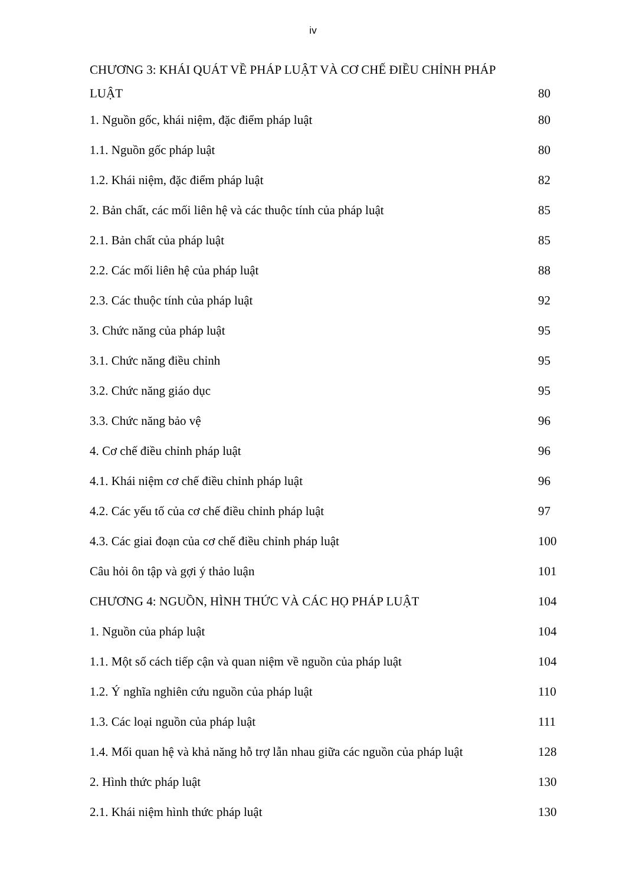iv
CHƯƠNG 3: KHÁI QUÁT VỀ PHÁP LUẬT VÀ CƠ CHẾ ĐIỀU CHỈNH PHÁP
LUẬT 80
1. Nguồn gốc, khái niệm, đặc điểm pháp luật 80
1.1. Nguồn gốc pháp luật 80
1.2. Khái niệm, đặc điểm pháp luật 82
2. Bản chất, các mối liên hệ và các thuộc tính của pháp luật 85
2.1. Bản chất của pháp luật 85
2.2. Các mối liên hệ của pháp luật 88
2.3. Các thuộc tính của pháp luật 92
3. Chức năng của pháp luật 95
3.1. Chức năng điều chỉnh 95
3.2. Chức năng giáo dục 95
3.3. Chức năng bảo vệ 96
4. Cơ chế điều chỉnh pháp luật 96
4.1. Khái niệm cơ chế điều chỉnh pháp luật 96
4.2. Các yếu tố của cơ chế điều chỉnh pháp luật 97
4.3. Các giai đoạn của cơ chế điều chỉnh pháp luật 100
Câu hỏi ôn tập và gợi ý thảo luận 101
CHƯƠNG 4: NGUỒN, HÌNH THỨC VÀ CÁC HỌ PHÁP LUẬT 104
1. Nguồn của pháp luật 104
1.1. Một số cách tiếp cận và quan niệm về nguồn của pháp luật 104
1.2. Ý nghĩa nghiên cứu nguồn của pháp luật 110
1.3. Các loại nguồn của pháp luật 111
1.4. Mối quan hệ và khả năng hỗ trợ lẫn nhau giữa các nguồn của pháp luật 128
2. Hình thức pháp luật 130
2.1. Khái niệm hình thức pháp luật 130